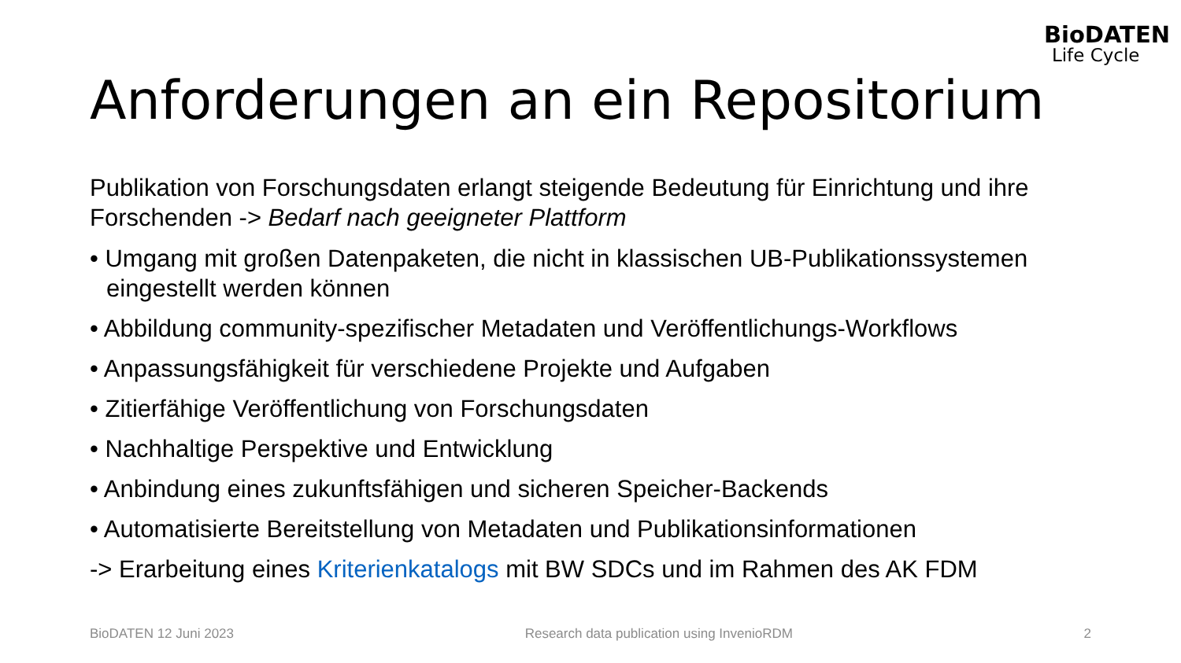BioDATEN
Life Cycle
Anforderungen an ein Repositorium
Publikation von Forschungsdaten erlangt steigende Bedeutung für Einrichtung und ihre Forschenden -> Bedarf nach geeigneter Plattform
• Umgang mit großen Datenpaketen, die nicht in klassischen UB-Publikationssystemen eingestellt werden können
• Abbildung community-spezifischer Metadaten und Veröffentlichungs-Workflows
• Anpassungsfähigkeit für verschiedene Projekte und Aufgaben
• Zitierfähige Veröffentlichung von Forschungsdaten
• Nachhaltige Perspektive und Entwicklung
• Anbindung eines zukunftsfähigen und sicheren Speicher-Backends
• Automatisierte Bereitstellung von Metadaten und Publikationsinformationen
-> Erarbeitung eines Kriterienkatalogs mit BW SDCs und im Rahmen des AK FDM
BioDATEN 12 Juni 2023 Research data publication using InvenioRDM 2